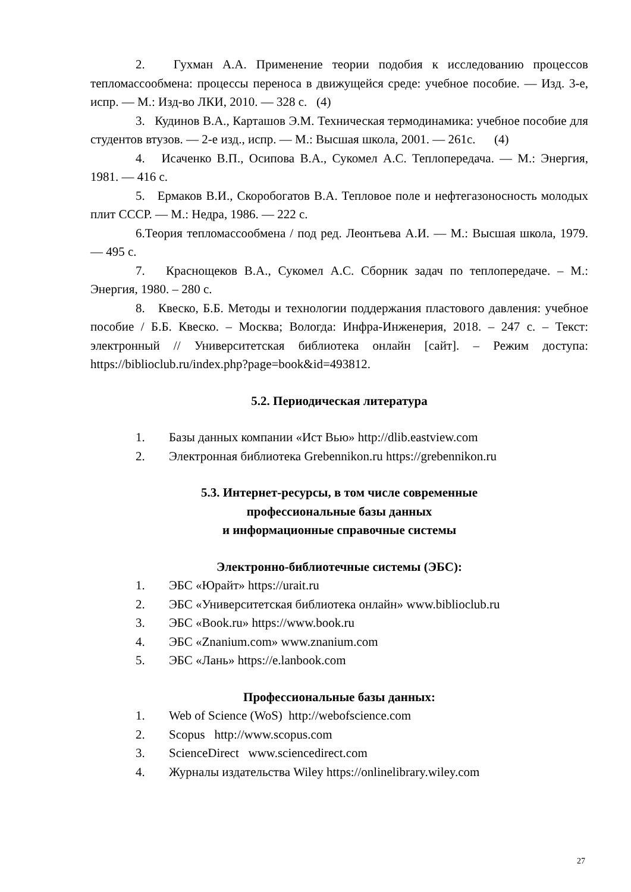2. Гухман А.А. Применение теории подобия к исследованию процессов тепломассообмена: процессы переноса в движущейся среде: учебное пособие. — Изд. 3-е, испр. — М.: Изд-во ЛКИ, 2010. — 328 с. (4)
3. Кудинов В.А., Карташов Э.М. Техническая термодинамика: учебное пособие для студентов втузов. — 2-е изд., испр. — М.: Высшая школа, 2001. — 261с. (4)
4. Исаченко В.П., Осипова В.А., Сукомел А.С. Теплопередача. — М.: Энергия, 1981. — 416 с.
5. Ермаков В.И., Скоробогатов В.А. Тепловое поле и нефтегазоносность молодых плит СССР. — М.: Недра, 1986. — 222 с.
6.Теория тепломассообмена / под ред. Леонтьева А.И. — М.: Высшая школа, 1979. — 495 с.
7. Краснощеков В.А., Сукомел А.С. Сборник задач по теплопередаче. – М.: Энергия, 1980. – 280 с.
8. Квеско, Б.Б. Методы и технологии поддержания пластового давления: учебное пособие / Б.Б. Квеско. – Москва; Вологда: Инфра-Инженерия, 2018. – 247 с. – Текст: электронный // Университетская библиотека онлайн [сайт]. – Режим доступа: https://biblioclub.ru/index.php?page=book&id=493812.
5.2. Периодическая литература
1. Базы данных компании «Ист Вью» http://dlib.eastview.com
2. Электронная библиотека Grebennikon.ru https://grebennikon.ru
5.3. Интернет-ресурсы, в том числе современные
профессиональные базы данных
и информационные справочные системы
Электронно-библиотечные системы (ЭБС):
1. ЭБС «Юрайт» https://urait.ru
2. ЭБС «Университетская библиотека онлайн» www.biblioclub.ru
3. ЭБС «Book.ru» https://www.book.ru
4. ЭБС «Znanium.com» www.znanium.com
5. ЭБС «Лань» https://e.lanbook.com
Профессиональные базы данных:
1. Web of Science (WoS) http://webofscience.com
2. Scopus http://www.scopus.com
3. ScienceDirect www.sciencedirect.com
4. Журналы издательства Wiley https://onlinelibrary.wiley.com
27